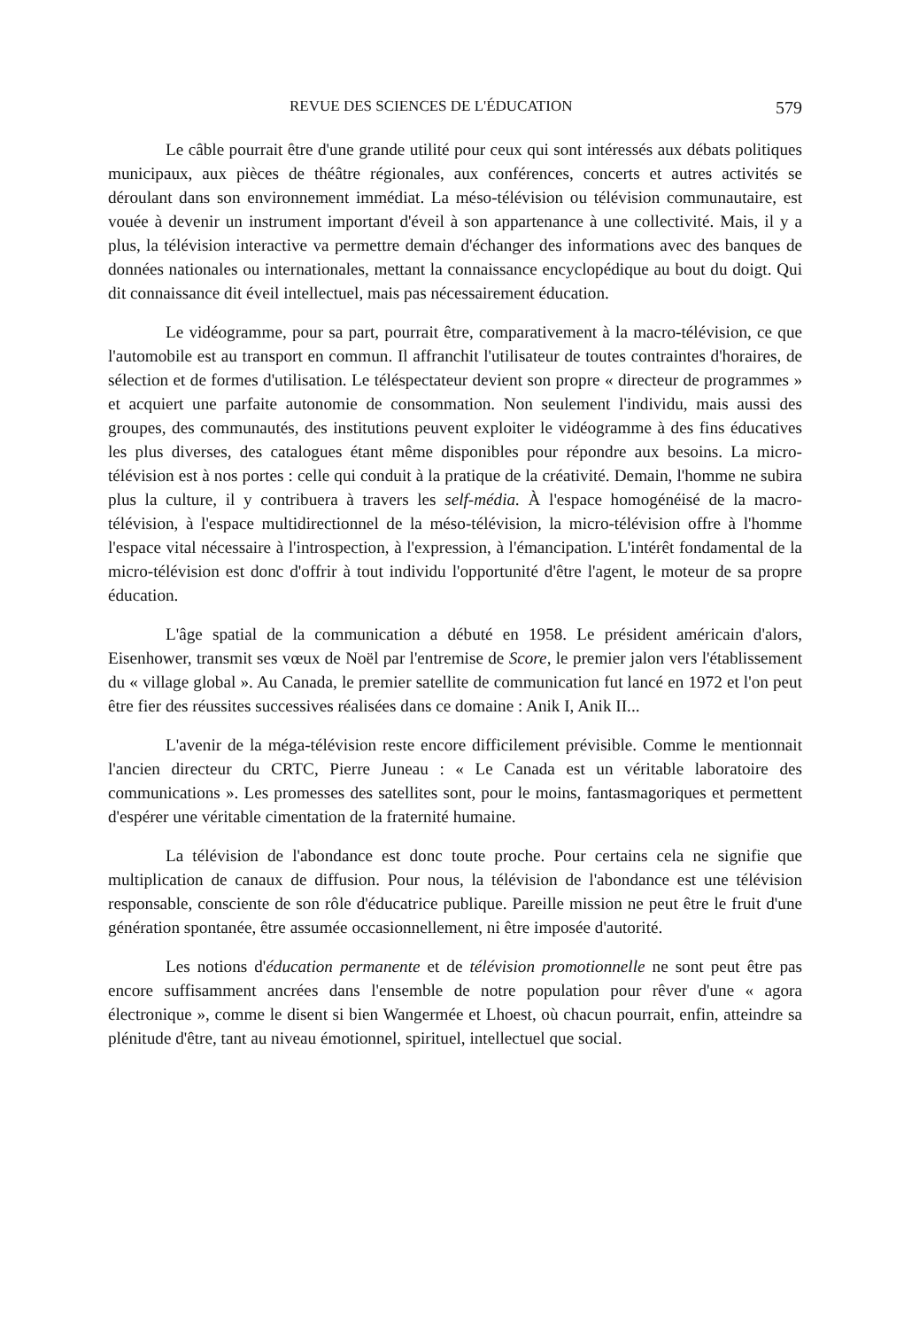REVUE DES SCIENCES DE L'ÉDUCATION 579
Le câble pourrait être d'une grande utilité pour ceux qui sont intéressés aux débats politiques municipaux, aux pièces de théâtre régionales, aux conférences, concerts et autres activités se déroulant dans son environnement immédiat. La méso-télévision ou télévision communautaire, est vouée à devenir un instrument important d'éveil à son appartenance à une collectivité. Mais, il y a plus, la télévision interactive va permettre demain d'échanger des informations avec des banques de données nationales ou internationales, mettant la connaissance encyclopédique au bout du doigt. Qui dit connaissance dit éveil intellectuel, mais pas nécessairement éducation.
Le vidéogramme, pour sa part, pourrait être, comparativement à la macro-télévision, ce que l'automobile est au transport en commun. Il affranchit l'utilisateur de toutes contraintes d'horaires, de sélection et de formes d'utilisation. Le téléspectateur devient son propre « directeur de programmes » et acquiert une parfaite autonomie de consommation. Non seulement l'individu, mais aussi des groupes, des communautés, des institutions peuvent exploiter le vidéogramme à des fins éducatives les plus diverses, des catalogues étant même disponibles pour répondre aux besoins. La micro-télévision est à nos portes : celle qui conduit à la pratique de la créativité. Demain, l'homme ne subira plus la culture, il y contribuera à travers les self-média. À l'espace homogénéisé de la macro-télévision, à l'espace multidirectionnel de la méso-télévision, la micro-télévision offre à l'homme l'espace vital nécessaire à l'introspection, à l'expression, à l'émancipation. L'intérêt fondamental de la micro-télévision est donc d'offrir à tout individu l'opportunité d'être l'agent, le moteur de sa propre éducation.
L'âge spatial de la communication a débuté en 1958. Le président américain d'alors, Eisenhower, transmit ses vœux de Noël par l'entremise de Score, le premier jalon vers l'établissement du « village global ». Au Canada, le premier satellite de communication fut lancé en 1972 et l'on peut être fier des réussites successives réalisées dans ce domaine : Anik I, Anik II...
L'avenir de la méga-télévision reste encore difficilement prévisible. Comme le mentionnait l'ancien directeur du CRTC, Pierre Juneau : « Le Canada est un véritable laboratoire des communications ». Les promesses des satellites sont, pour le moins, fantasmagoriques et permettent d'espérer une véritable cimentation de la fraternité humaine.
La télévision de l'abondance est donc toute proche. Pour certains cela ne signifie que multiplication de canaux de diffusion. Pour nous, la télévision de l'abondance est une télévision responsable, consciente de son rôle d'éducatrice publique. Pareille mission ne peut être le fruit d'une génération spontanée, être assumée occasionnellement, ni être imposée d'autorité.
Les notions d'éducation permanente et de télévision promotionnelle ne sont peut être pas encore suffisamment ancrées dans l'ensemble de notre population pour rêver d'une « agora électronique », comme le disent si bien Wangermée et Lhoest, où chacun pourrait, enfin, atteindre sa plénitude d'être, tant au niveau émotionnel, spirituel, intellectuel que social.